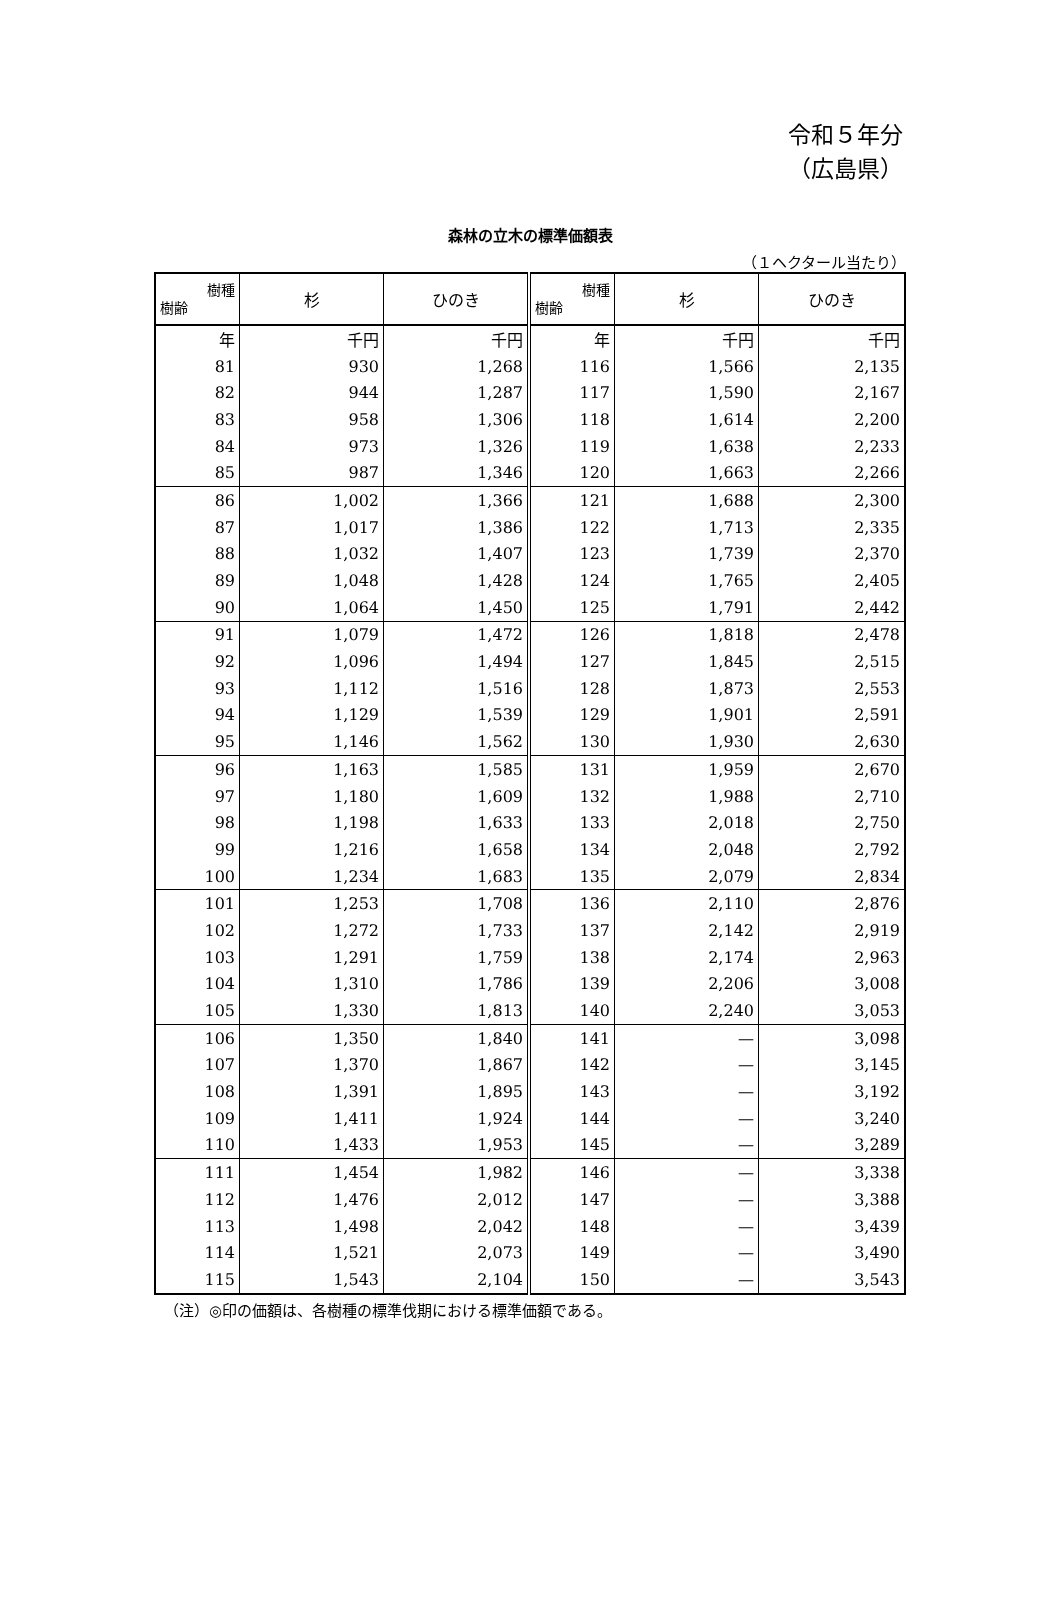令和５年分
（広島県）
森林の立木の標準価額表
（１ヘクタール当たり）
| 樹種 樹齢 | 杉 | ひのき | 樹種 樹齢 | 杉 | ひのき |
| --- | --- | --- | --- | --- | --- |
| 年 | 千円 | 千円 | 年 | 千円 | 千円 |
| 81 | 930 | 1,268 | 116 | 1,566 | 2,135 |
| 82 | 944 | 1,287 | 117 | 1,590 | 2,167 |
| 83 | 958 | 1,306 | 118 | 1,614 | 2,200 |
| 84 | 973 | 1,326 | 119 | 1,638 | 2,233 |
| 85 | 987 | 1,346 | 120 | 1,663 | 2,266 |
| 86 | 1,002 | 1,366 | 121 | 1,688 | 2,300 |
| 87 | 1,017 | 1,386 | 122 | 1,713 | 2,335 |
| 88 | 1,032 | 1,407 | 123 | 1,739 | 2,370 |
| 89 | 1,048 | 1,428 | 124 | 1,765 | 2,405 |
| 90 | 1,064 | 1,450 | 125 | 1,791 | 2,442 |
| 91 | 1,079 | 1,472 | 126 | 1,818 | 2,478 |
| 92 | 1,096 | 1,494 | 127 | 1,845 | 2,515 |
| 93 | 1,112 | 1,516 | 128 | 1,873 | 2,553 |
| 94 | 1,129 | 1,539 | 129 | 1,901 | 2,591 |
| 95 | 1,146 | 1,562 | 130 | 1,930 | 2,630 |
| 96 | 1,163 | 1,585 | 131 | 1,959 | 2,670 |
| 97 | 1,180 | 1,609 | 132 | 1,988 | 2,710 |
| 98 | 1,198 | 1,633 | 133 | 2,018 | 2,750 |
| 99 | 1,216 | 1,658 | 134 | 2,048 | 2,792 |
| 100 | 1,234 | 1,683 | 135 | 2,079 | 2,834 |
| 101 | 1,253 | 1,708 | 136 | 2,110 | 2,876 |
| 102 | 1,272 | 1,733 | 137 | 2,142 | 2,919 |
| 103 | 1,291 | 1,759 | 138 | 2,174 | 2,963 |
| 104 | 1,310 | 1,786 | 139 | 2,206 | 3,008 |
| 105 | 1,330 | 1,813 | 140 | 2,240 | 3,053 |
| 106 | 1,350 | 1,840 | 141 | — | 3,098 |
| 107 | 1,370 | 1,867 | 142 | — | 3,145 |
| 108 | 1,391 | 1,895 | 143 | — | 3,192 |
| 109 | 1,411 | 1,924 | 144 | — | 3,240 |
| 110 | 1,433 | 1,953 | 145 | — | 3,289 |
| 111 | 1,454 | 1,982 | 146 | — | 3,338 |
| 112 | 1,476 | 2,012 | 147 | — | 3,388 |
| 113 | 1,498 | 2,042 | 148 | — | 3,439 |
| 114 | 1,521 | 2,073 | 149 | — | 3,490 |
| 115 | 1,543 | 2,104 | 150 | — | 3,543 |
（注）◎印の価額は、各樹種の標準伐期における標準価額である。